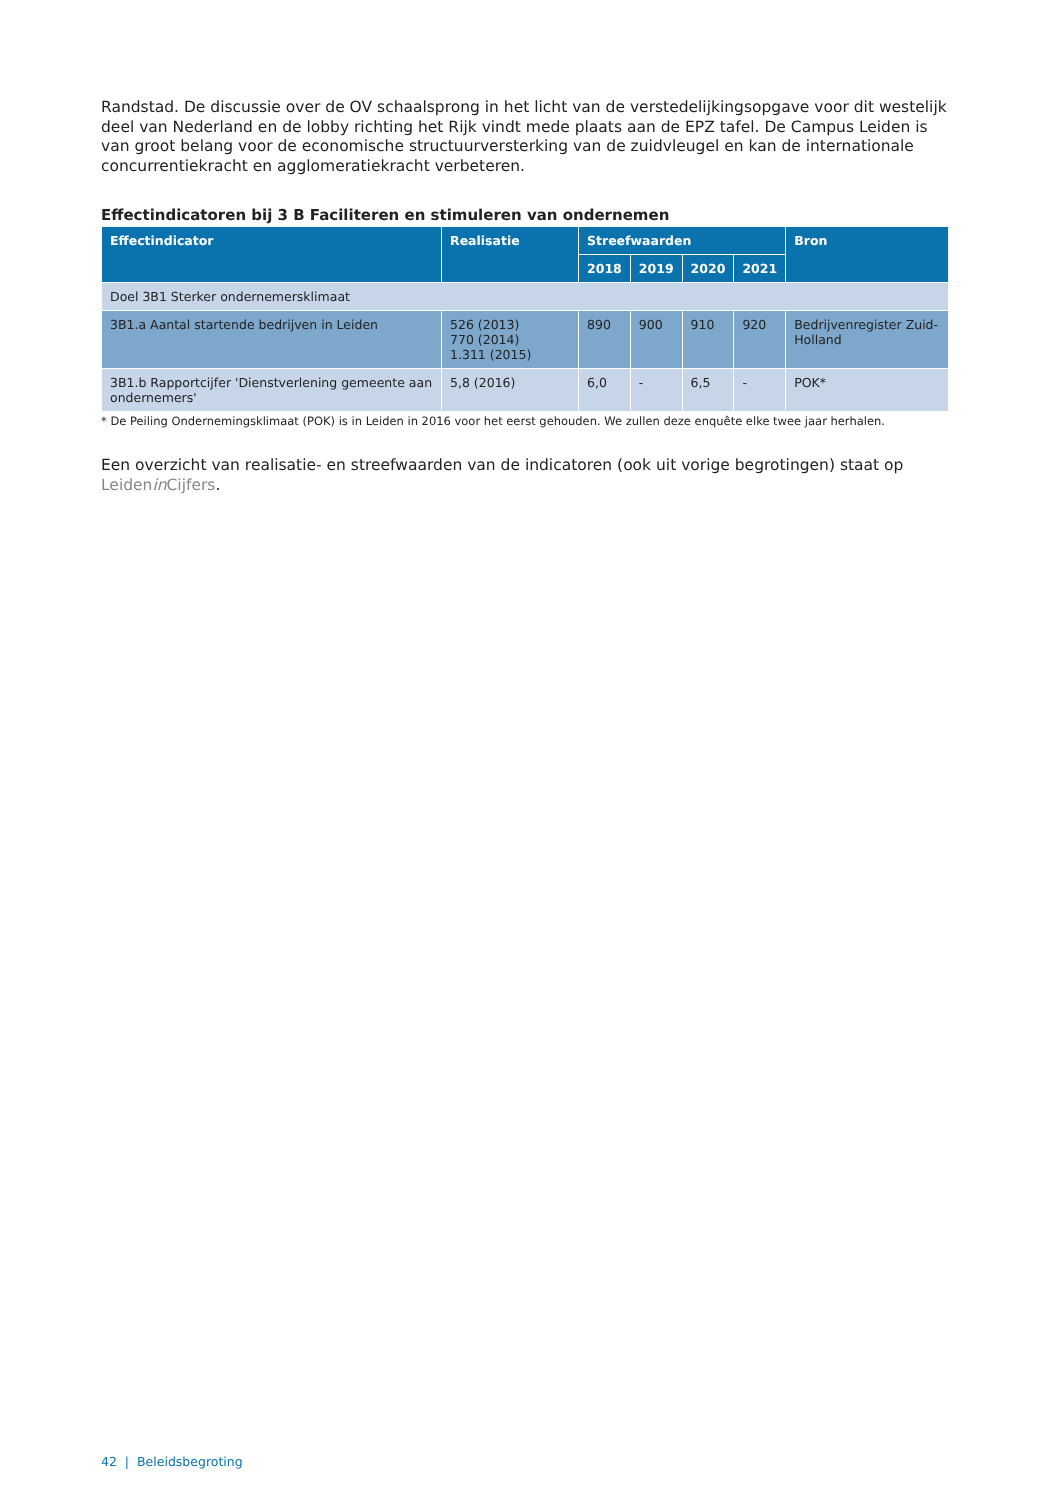Randstad. De discussie over de OV schaalsprong in het licht van de verstedelijkingsopgave voor dit westelijk deel van Nederland en de lobby richting het Rijk vindt mede plaats aan de EPZ tafel. De Campus Leiden is van groot belang voor de economische structuurversterking van de zuidvleugel en kan de internationale concurrentiekracht en agglomeratiekracht verbeteren.
Effectindicatoren bij 3 B Faciliteren en stimuleren van ondernemen
| Effectindicator | Realisatie | Streefwaarden | | | | Bron |
| --- | --- | --- | --- | --- | --- | --- |
| | | 2018 | 2019 | 2020 | 2021 | |
| Doel 3B1 Sterker ondernemersklimaat | | | | | | |
| 3B1.a Aantal startende bedrijven in Leiden | 526 (2013) 770 (2014) 1.311 (2015) | 890 | 900 | 910 | 920 | Bedrijvenregister Zuid-Holland |
| 3B1.b Rapportcijfer 'Dienstverlening gemeente aan ondernemers' | 5,8 (2016) | 6,0 | - | 6,5 | - | POK* |
* De Peiling Ondernemingsklimaat (POK) is in Leiden in 2016 voor het eerst gehouden. We zullen deze enquête elke twee jaar herhalen.
Een overzicht van realisatie- en streefwaarden van de indicatoren (ook uit vorige begrotingen) staat op Leidenin Cijfers.
42 | Beleidsbegroting